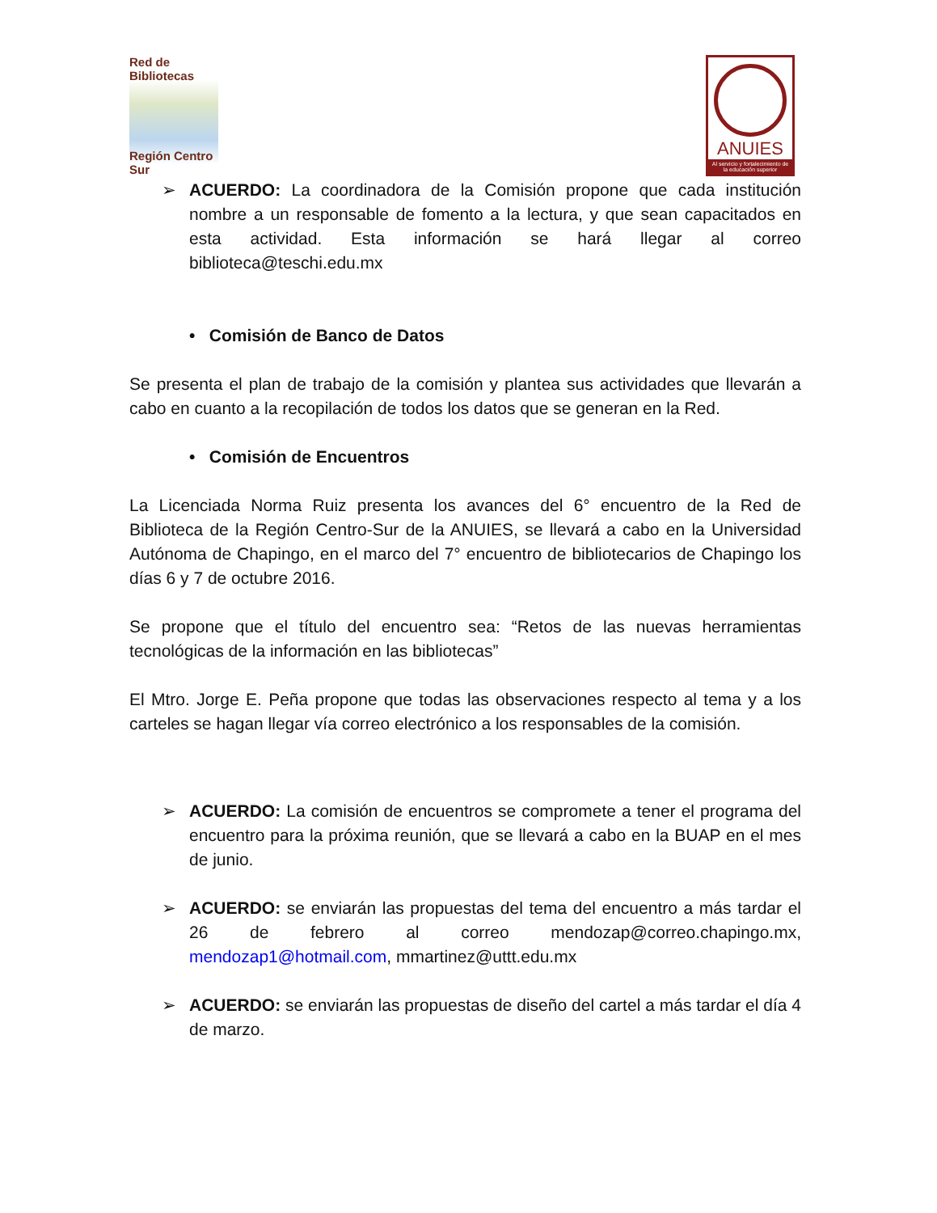Red de Bibliotecas
Región Centro Sur
ANUIES
Al servicio y fortalecimiento de la educación superior
➢ ACUERDO: La coordinadora de la Comisión propone que cada institución nombre a un responsable de fomento a la lectura, y que sean capacitados en esta actividad. Esta información se hará llegar al correo biblioteca@teschi.edu.mx
• Comisión de Banco de Datos
Se presenta el plan de trabajo de la comisión y plantea sus actividades que llevarán a cabo en cuanto a la recopilación de todos los datos que se generan en la Red.
• Comisión de Encuentros
La Licenciada Norma Ruiz presenta los avances del 6° encuentro de la Red de Biblioteca de la Región Centro-Sur de la ANUIES, se llevará a cabo en la Universidad Autónoma de Chapingo, en el marco del 7° encuentro de bibliotecarios de Chapingo los días 6 y 7 de octubre 2016.
Se propone que el título del encuentro sea: “Retos de las nuevas herramientas tecnológicas de la información en las bibliotecas”
El Mtro. Jorge E. Peña propone que todas las observaciones respecto al tema y a los carteles se hagan llegar vía correo electrónico a los responsables de la comisión.
➢ ACUERDO: La comisión de encuentros se compromete a tener el programa del encuentro para la próxima reunión, que se llevará a cabo en la BUAP en el mes de junio.
➢ ACUERDO: se enviarán las propuestas del tema del encuentro a más tardar el 26 de febrero al correo mendozap@correo.chapingo.mx, mendozap1@hotmail.com, mmartinez@uttt.edu.mx
➢ ACUERDO: se enviarán las propuestas de diseño del cartel a más tardar el día 4 de marzo.